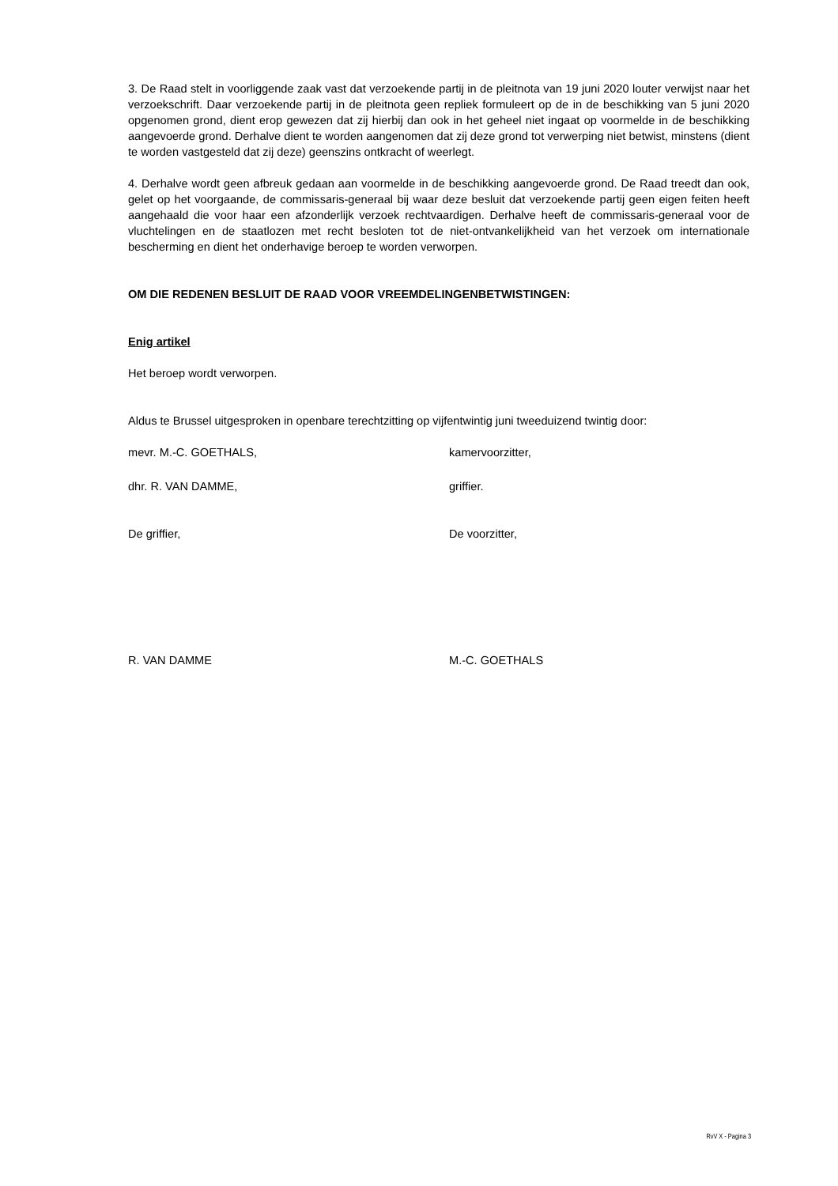3. De Raad stelt in voorliggende zaak vast dat verzoekende partij in de pleitnota van 19 juni 2020 louter verwijst naar het verzoekschrift. Daar verzoekende partij in de pleitnota geen repliek formuleert op de in de beschikking van 5 juni 2020 opgenomen grond, dient erop gewezen dat zij hierbij dan ook in het geheel niet ingaat op voormelde in de beschikking aangevoerde grond. Derhalve dient te worden aangenomen dat zij deze grond tot verwerping niet betwist, minstens (dient te worden vastgesteld dat zij deze) geenszins ontkracht of weerlegt.
4. Derhalve wordt geen afbreuk gedaan aan voormelde in de beschikking aangevoerde grond. De Raad treedt dan ook, gelet op het voorgaande, de commissaris-generaal bij waar deze besluit dat verzoekende partij geen eigen feiten heeft aangehaald die voor haar een afzonderlijk verzoek rechtvaardigen. Derhalve heeft de commissaris-generaal voor de vluchtelingen en de staatlozen met recht besloten tot de niet-ontvankelijkheid van het verzoek om internationale bescherming en dient het onderhavige beroep te worden verworpen.
OM DIE REDENEN BESLUIT DE RAAD VOOR VREEMDELINGENBETWISTINGEN:
Enig artikel
Het beroep wordt verworpen.
Aldus te Brussel uitgesproken in openbare terechtzitting op vijfentwintig juni tweeduizend twintig door:
mevr. M.-C. GOETHALS, kamervoorzitter,
dhr. R. VAN DAMME, griffier.
De griffier, De voorzitter,
R. VAN DAMME M.-C. GOETHALS
RvV X - Pagina 3